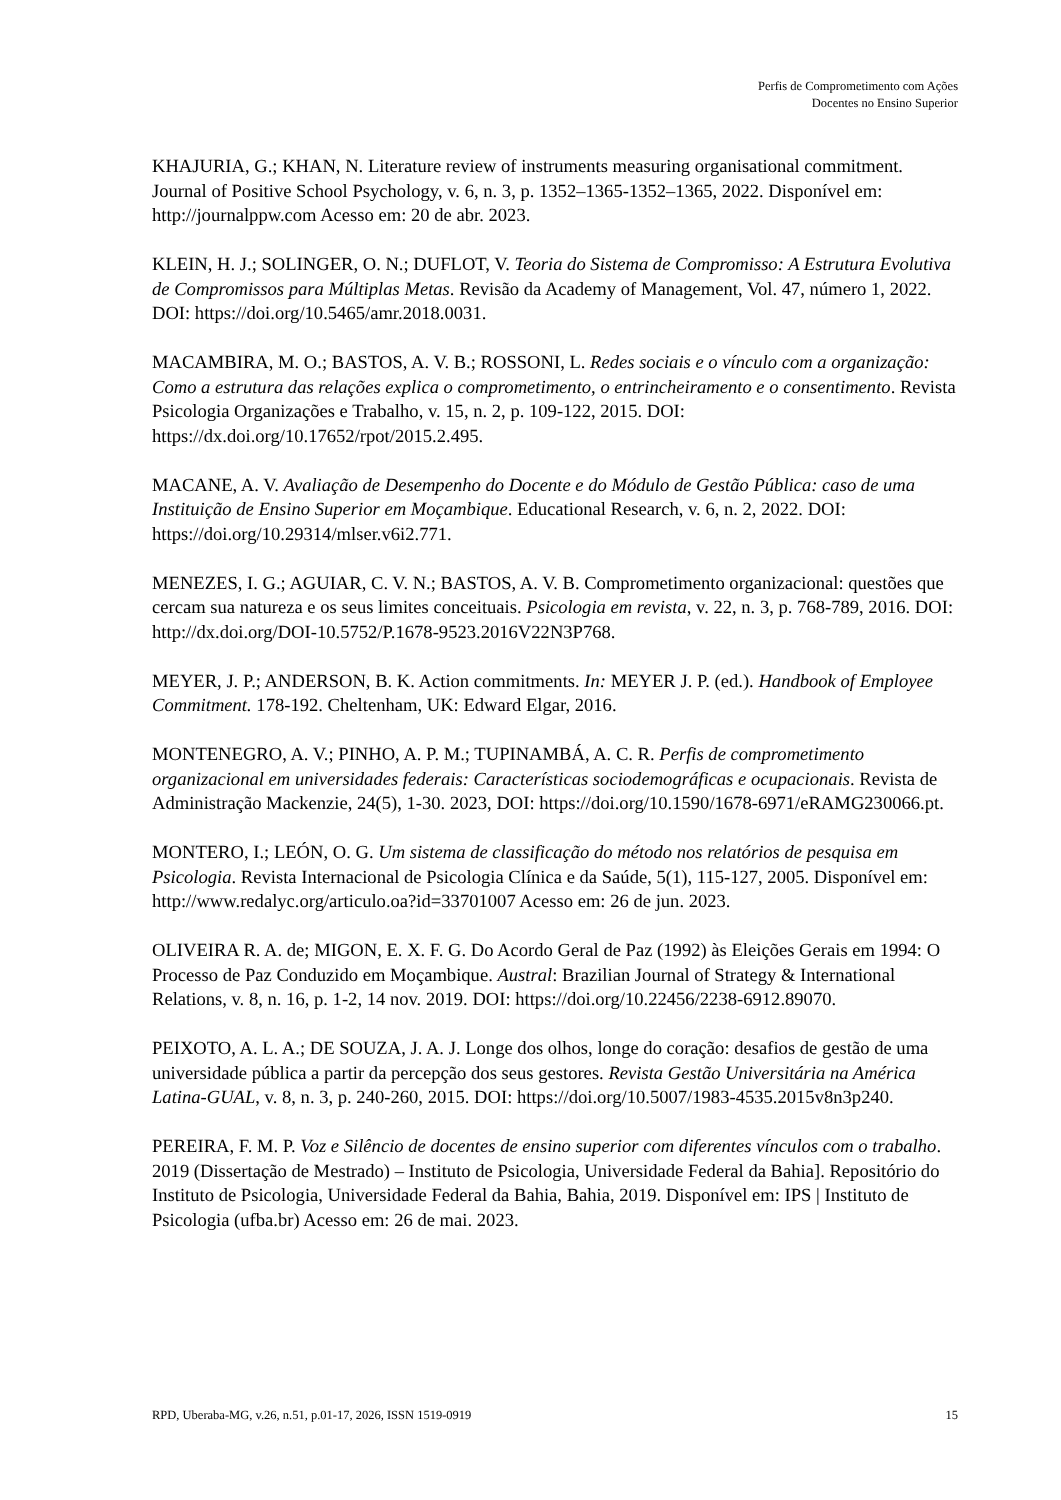Perfis de Comprometimento com Ações
Docentes no Ensino Superior
KHAJURIA, G.; KHAN, N. Literature review of instruments measuring organisational commitment. Journal of Positive School Psychology, v. 6, n. 3, p. 1352–1365-1352–1365, 2022. Disponível em: http://journalppw.com Acesso em: 20 de abr. 2023.
KLEIN, H. J.; SOLINGER, O. N.; DUFLOT, V. Teoria do Sistema de Compromisso: A Estrutura Evolutiva de Compromissos para Múltiplas Metas. Revisão da Academy of Management, Vol. 47, número 1, 2022. DOI: https://doi.org/10.5465/amr.2018.0031.
MACAMBIRA, M. O.; BASTOS, A. V. B.; ROSSONI, L. Redes sociais e o vínculo com a organização: Como a estrutura das relações explica o comprometimento, o entrincheiramento e o consentimento. Revista Psicologia Organizações e Trabalho, v. 15, n. 2, p. 109-122, 2015. DOI: https://dx.doi.org/10.17652/rpot/2015.2.495.
MACANE, A. V. Avaliação de Desempenho do Docente e do Módulo de Gestão Pública: caso de uma Instituição de Ensino Superior em Moçambique. Educational Research, v. 6, n. 2, 2022. DOI: https://doi.org/10.29314/mlser.v6i2.771.
MENEZES, I. G.; AGUIAR, C. V. N.; BASTOS, A. V. B. Comprometimento organizacional: questões que cercam sua natureza e os seus limites conceituais. Psicologia em revista, v. 22, n. 3, p. 768-789, 2016. DOI: http://dx.doi.org/DOI-10.5752/P.1678-9523.2016V22N3P768.
MEYER, J. P.; ANDERSON, B. K. Action commitments. In: MEYER J. P. (ed.). Handbook of Employee Commitment. 178-192. Cheltenham, UK: Edward Elgar, 2016.
MONTENEGRO, A. V.; PINHO, A. P. M.; TUPINAMBÁ, A. C. R. Perfis de comprometimento organizacional em universidades federais: Características sociodemográficas e ocupacionais. Revista de Administração Mackenzie, 24(5), 1-30. 2023, DOI: https://doi.org/10.1590/1678-6971/eRAMG230066.pt.
MONTERO, I.; LEÓN, O. G. Um sistema de classificação do método nos relatórios de pesquisa em Psicologia. Revista Internacional de Psicologia Clínica e da Saúde, 5(1), 115-127, 2005. Disponível em: http://www.redalyc.org/articulo.oa?id=33701007 Acesso em: 26 de jun. 2023.
OLIVEIRA R. A. de; MIGON, E. X. F. G. Do Acordo Geral de Paz (1992) às Eleições Gerais em 1994: O Processo de Paz Conduzido em Moçambique. Austral: Brazilian Journal of Strategy & International Relations, v. 8, n. 16, p. 1-2, 14 nov. 2019. DOI: https://doi.org/10.22456/2238-6912.89070.
PEIXOTO, A. L. A.; DE SOUZA, J. A. J. Longe dos olhos, longe do coração: desafios de gestão de uma universidade pública a partir da percepção dos seus gestores. Revista Gestão Universitária na América Latina-GUAL, v. 8, n. 3, p. 240-260, 2015. DOI: https://doi.org/10.5007/1983-4535.2015v8n3p240.
PEREIRA, F. M. P. Voz e Silêncio de docentes de ensino superior com diferentes vínculos com o trabalho. 2019 (Dissertação de Mestrado) – Instituto de Psicologia, Universidade Federal da Bahia]. Repositório do Instituto de Psicologia, Universidade Federal da Bahia, Bahia, 2019. Disponível em: IPS | Instituto de Psicologia (ufba.br) Acesso em: 26 de mai. 2023.
RPD, Uberaba-MG, v.26, n.51, p.01-17, 2026, ISSN 1519-0919 15